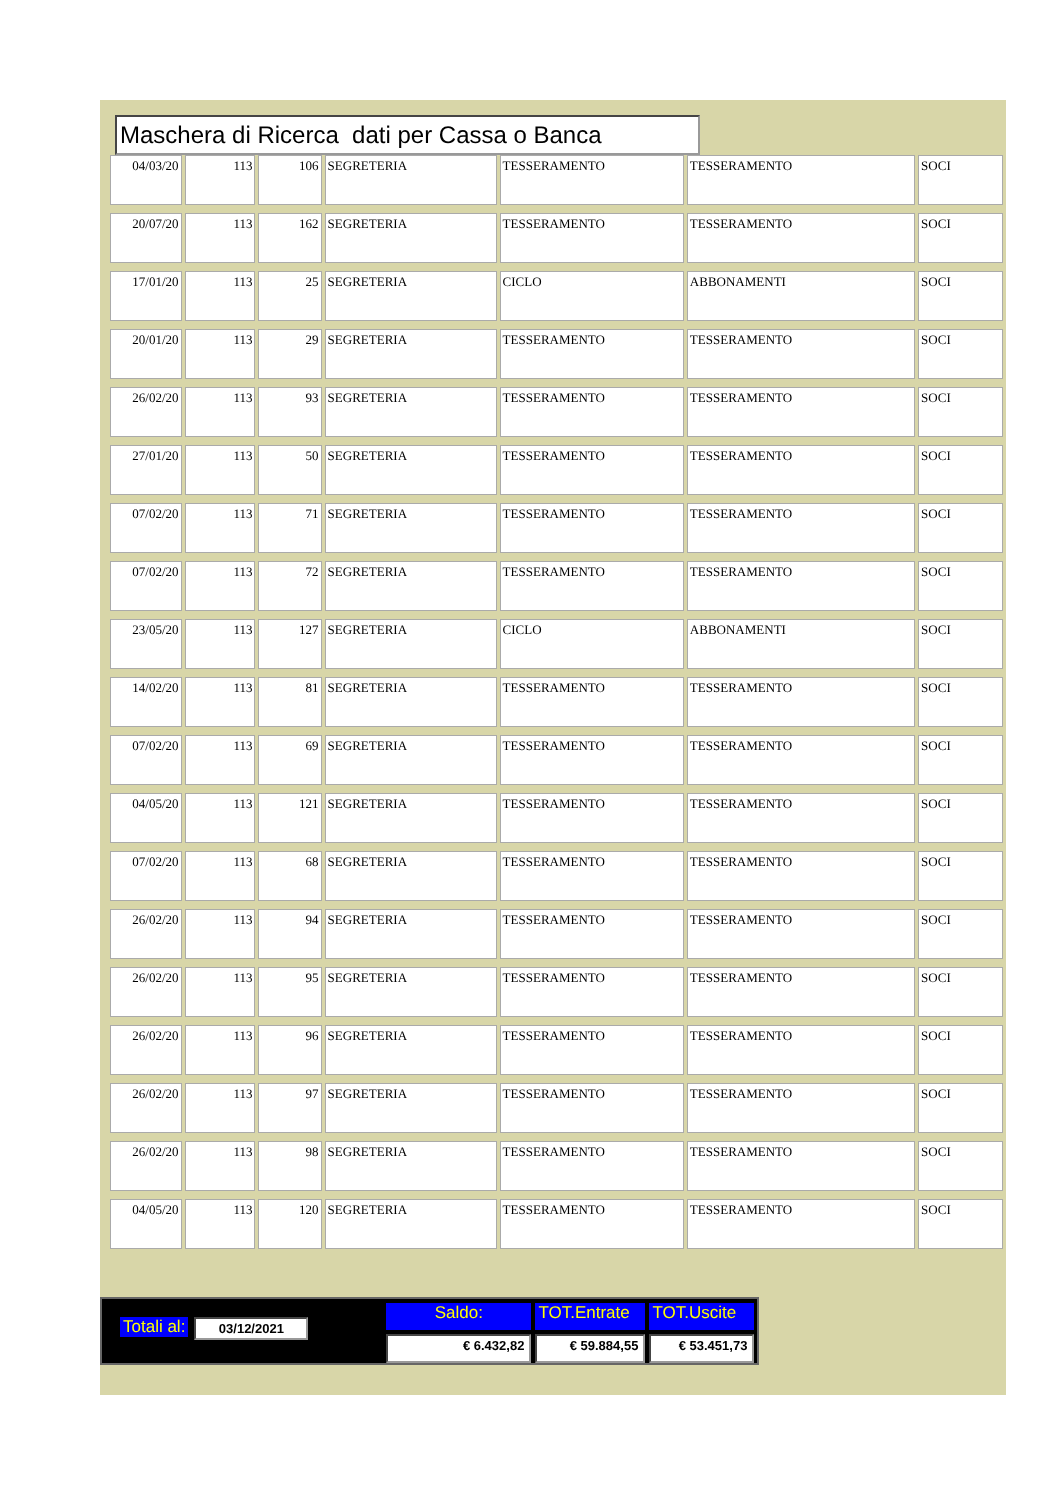Maschera di Ricerca dati per Cassa o Banca
| 04/03/20 | 113 | 106 | SEGRETERIA | TESSERAMENTO | TESSERAMENTO | SOCI |
| 20/07/20 | 113 | 162 | SEGRETERIA | TESSERAMENTO | TESSERAMENTO | SOCI |
| 17/01/20 | 113 | 25 | SEGRETERIA | CICLO | ABBONAMENTI | SOCI |
| 20/01/20 | 113 | 29 | SEGRETERIA | TESSERAMENTO | TESSERAMENTO | SOCI |
| 26/02/20 | 113 | 93 | SEGRETERIA | TESSERAMENTO | TESSERAMENTO | SOCI |
| 27/01/20 | 113 | 50 | SEGRETERIA | TESSERAMENTO | TESSERAMENTO | SOCI |
| 07/02/20 | 113 | 71 | SEGRETERIA | TESSERAMENTO | TESSERAMENTO | SOCI |
| 07/02/20 | 113 | 72 | SEGRETERIA | TESSERAMENTO | TESSERAMENTO | SOCI |
| 23/05/20 | 113 | 127 | SEGRETERIA | CICLO | ABBONAMENTI | SOCI |
| 14/02/20 | 113 | 81 | SEGRETERIA | TESSERAMENTO | TESSERAMENTO | SOCI |
| 07/02/20 | 113 | 69 | SEGRETERIA | TESSERAMENTO | TESSERAMENTO | SOCI |
| 04/05/20 | 113 | 121 | SEGRETERIA | TESSERAMENTO | TESSERAMENTO | SOCI |
| 07/02/20 | 113 | 68 | SEGRETERIA | TESSERAMENTO | TESSERAMENTO | SOCI |
| 26/02/20 | 113 | 94 | SEGRETERIA | TESSERAMENTO | TESSERAMENTO | SOCI |
| 26/02/20 | 113 | 95 | SEGRETERIA | TESSERAMENTO | TESSERAMENTO | SOCI |
| 26/02/20 | 113 | 96 | SEGRETERIA | TESSERAMENTO | TESSERAMENTO | SOCI |
| 26/02/20 | 113 | 97 | SEGRETERIA | TESSERAMENTO | TESSERAMENTO | SOCI |
| 26/02/20 | 113 | 98 | SEGRETERIA | TESSERAMENTO | TESSERAMENTO | SOCI |
| 04/05/20 | 113 | 120 | SEGRETERIA | TESSERAMENTO | TESSERAMENTO | SOCI |
Totali al: 03/12/2021
Saldo: TOT.Entrate TOT.Uscite € 6.432,82 € 59.884,55 € 53.451,73